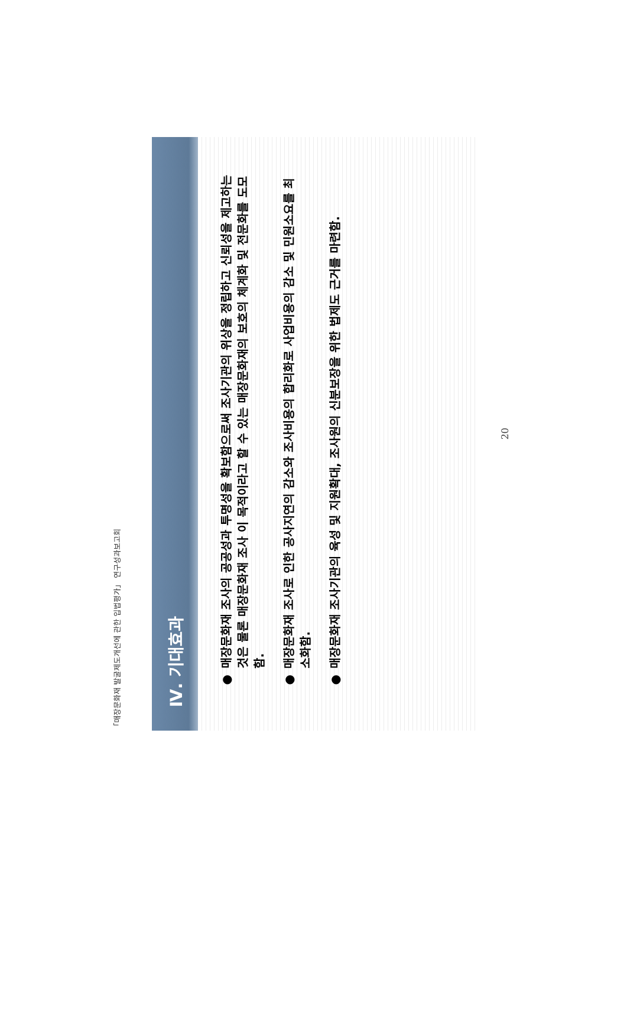「매장문화재 발굴제도개선에 관한 입법평가」 연구성과보고회
Ⅳ. 기대효과
● 매장문화재 조사의 공공성과 투명성을 확보함으로써 조사기관의 위상을 정립하고 신뢰성을 제고하는 것은 물론 매장문화재 조사 이 목적이라고 할 수 있는 매장문화재의 보호의 체계화 및 전문화를 도모함.
● 매장문화재 조사로 인한 공사지연의 감소와 조사비용의 합리화로 사업비용의 감소 및 민원소요를 최소화함.
● 매장문화재 조사기관의 육성 및 지원확대, 조사원의 신분보장을 위한 법제도 근거를 마련함.
20